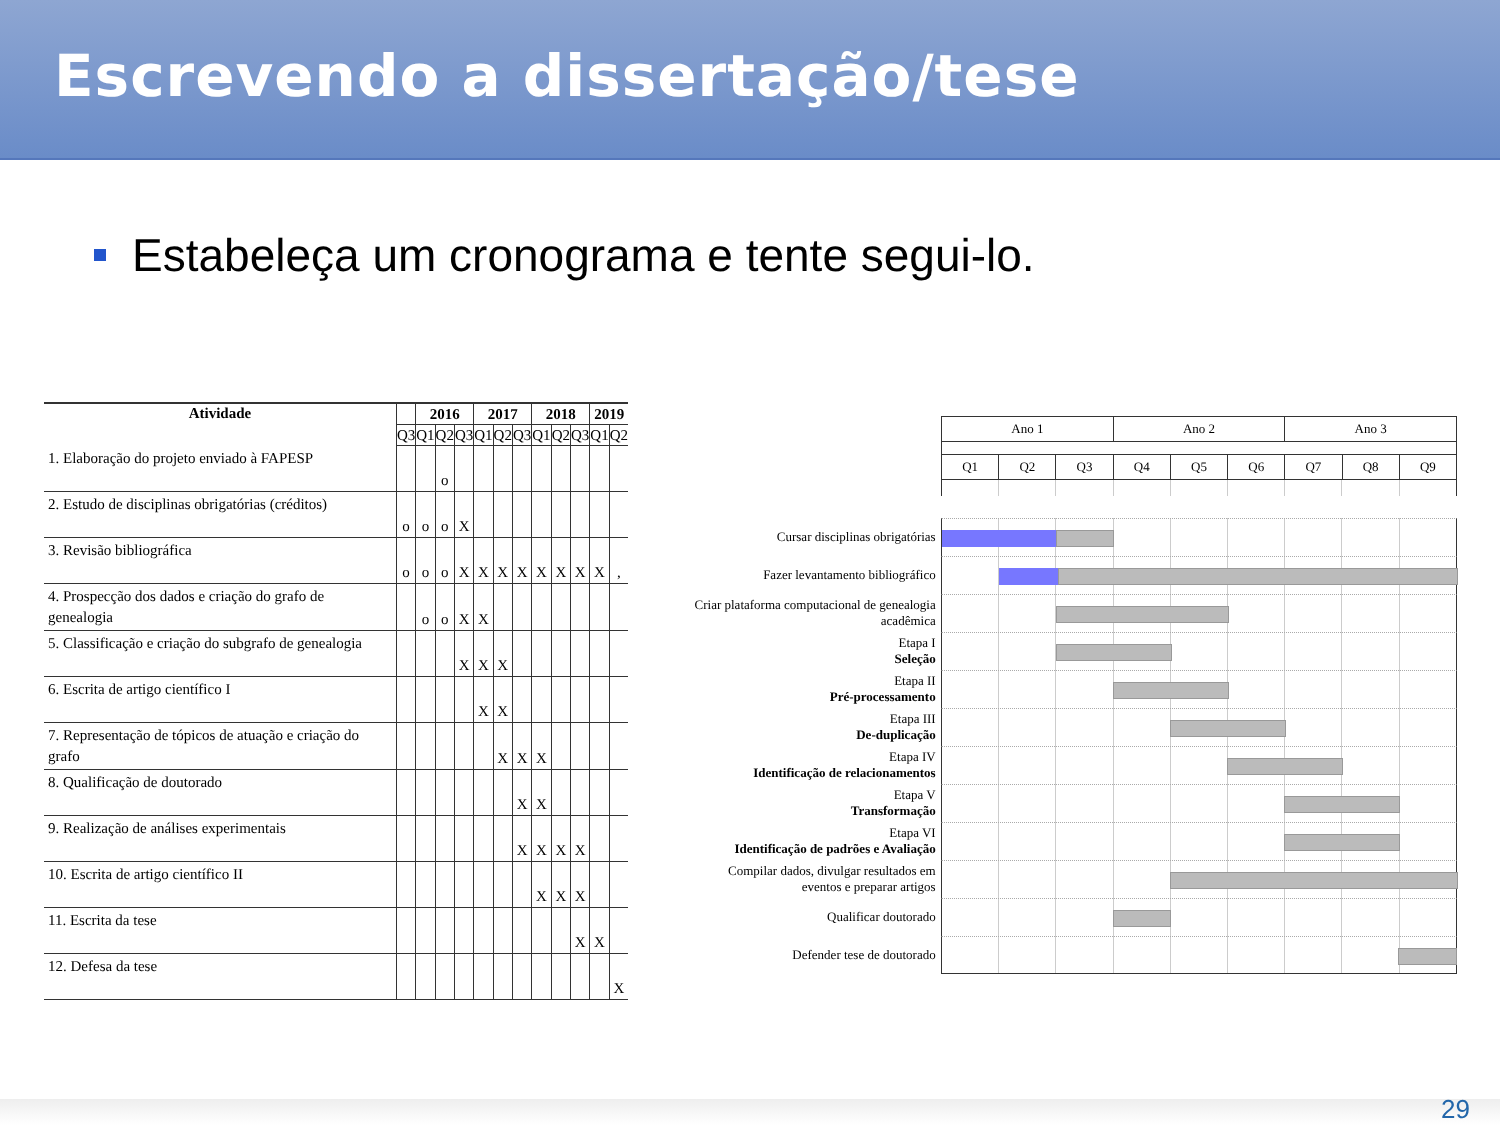Escrevendo a dissertação/tese
Estabeleça um cronograma e tente segui-lo.
| Atividade | | 2016 | | | 2017 | | | 2018 | | | 2019 | |
| --- | --- | --- | --- | --- | --- | --- | --- | --- | --- | --- | --- | --- |
| | Q3 | Q1 | Q2 | Q3 | Q1 | Q2 | Q3 | Q1 | Q2 | Q3 | Q1 | Q2 |
| 1. Elaboração do projeto enviado à FAPESP | | | o | | | | | | | | | |
| 2. Estudo de disciplinas obrigatórias (créditos) | o | o | o | X | | | | | | | | |
| 3. Revisão bibliográfica | o | o | o | X | X | X | X | X | X | X | X | , |
| 4. Prospecção dos dados e criação do grafo de genealogia | | o | o | X | X | | | | | | | |
| 5. Classificação e criação do subgrafo de genealogia | | | | X | X | X | | | | | | |
| 6. Escrita de artigo científico I | | | | | X | X | | | | | | |
| 7. Representação de tópicos de atuação e criação do grafo | | | | | | X | X | X | | | | |
| 8. Qualificação de doutorado | | | | | | | X | X | | | | |
| 9. Realização de análises experimentais | | | | | | | X | X | X | X | | |
| 10. Escrita de artigo científico II | | | | | | | | X | X | X | | |
| 11. Escrita da tese | | | | | | | | | | X | X | |
| 12. Defesa da tese | | | | | | | | | | | | X |
| Ano 1 | | | Ano 2 | | | Ano 3 | | |
| Q1 | Q2 | Q3 | Q4 | Q5 | Q6 | Q7 | Q8 | Q9 |
Cursar disciplinas obrigatórias
Fazer levantamento bibliográfico
Criar plataforma computacional de genealogia acadêmica
Etapa I
Seleção
Etapa II
Pré-processamento
Etapa III
De-duplicação
Etapa IV
Identificação de relacionamentos
Etapa V
Transformação
Etapa VI
Identificação de padrões e Avaliação
Compilar dados, divulgar resultados em eventos e preparar artigos
Qualificar doutorado
Defender tese de doutorado
29